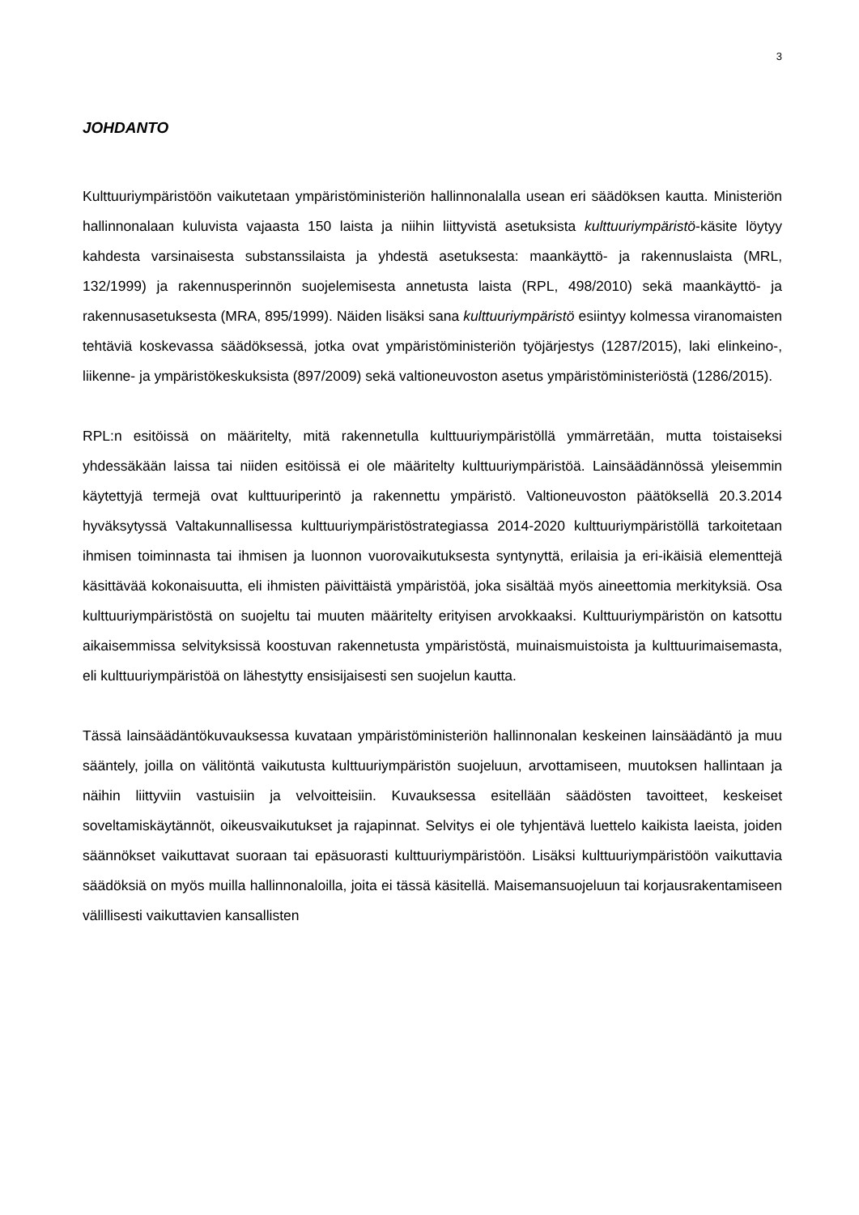3
JOHDANTO
Kulttuuriympäristöön vaikutetaan ympäristöministeriön hallinnonalalla usean eri säädöksen kautta. Ministeriön hallinnonalaan kuluvista vajaasta 150 laista ja niihin liittyvistä asetuksista kulttuuriympäristö-käsite löytyy kahdesta varsinaisesta substanssilaista ja yhdestä asetuksesta: maankäyttö- ja rakennuslaista (MRL, 132/1999) ja rakennusperinnön suojelemisesta annetusta laista (RPL, 498/2010) sekä maankäyttö- ja rakennusasetuksesta (MRA, 895/1999). Näiden lisäksi sana kulttuuriympäristö esiintyy kolmessa viranomaisten tehtäviä koskevassa säädöksessä, jotka ovat ympäristöministeriön työjärjestys (1287/2015), laki elinkeino-, liikenne- ja ympäristökeskuksista (897/2009) sekä valtioneuvoston asetus ympäristöministeriöstä (1286/2015).
RPL:n esitöissä on määritelty, mitä rakennetulla kulttuuriympäristöllä ymmärretään, mutta toistaiseksi yhdessäkään laissa tai niiden esitöissä ei ole määritelty kulttuuriympäristöä. Lainsäädännössä yleisemmin käytettyjä termejä ovat kulttuuriperintö ja rakennettu ympäristö. Valtioneuvoston päätöksellä 20.3.2014 hyväksytyssä Valtakunnallisessa kulttuuriympäristöstrategiassa 2014-2020 kulttuuriympäristöllä tarkoitetaan ihmisen toiminnasta tai ihmisen ja luonnon vuorovaikutuksesta syntynyttä, erilaisia ja eri-ikäisiä elementtejä käsittävää kokonaisuutta, eli ihmisten päivittäistä ympäristöä, joka sisältää myös aineettomia merkityksiä. Osa kulttuuriympäristöstä on suojeltu tai muuten määritelty erityisen arvokkaaksi. Kulttuuriympäristön on katsottu aikaisemmissa selvityksissä koostuvan rakennetusta ympäristöstä, muinaismuistoista ja kulttuurimaisemasta, eli kulttuuriympäristöä on lähestytty ensisijaisesti sen suojelun kautta.
Tässä lainsäädäntökuvauksessa kuvataan ympäristöministeriön hallinnonalan keskeinen lainsäädäntö ja muu sääntely, joilla on välitöntä vaikutusta kulttuuriympäristön suojeluun, arvottamiseen, muutoksen hallintaan ja näihin liittyviin vastuisiin ja velvoitteisiin. Kuvauksessa esitellään säädösten tavoitteet, keskeiset soveltamiskäytännöt, oikeusvaikutukset ja rajapinnat. Selvitys ei ole tyhjentävä luettelo kaikista laeista, joiden säännökset vaikuttavat suoraan tai epäsuorasti kulttuuriympäristöön. Lisäksi kulttuuriympäristöön vaikuttavia säädöksiä on myös muilla hallinnonaloilla, joita ei tässä käsitellä. Maisemansuojeluun tai korjausrakentamiseen välillisesti vaikuttavien kansallisten